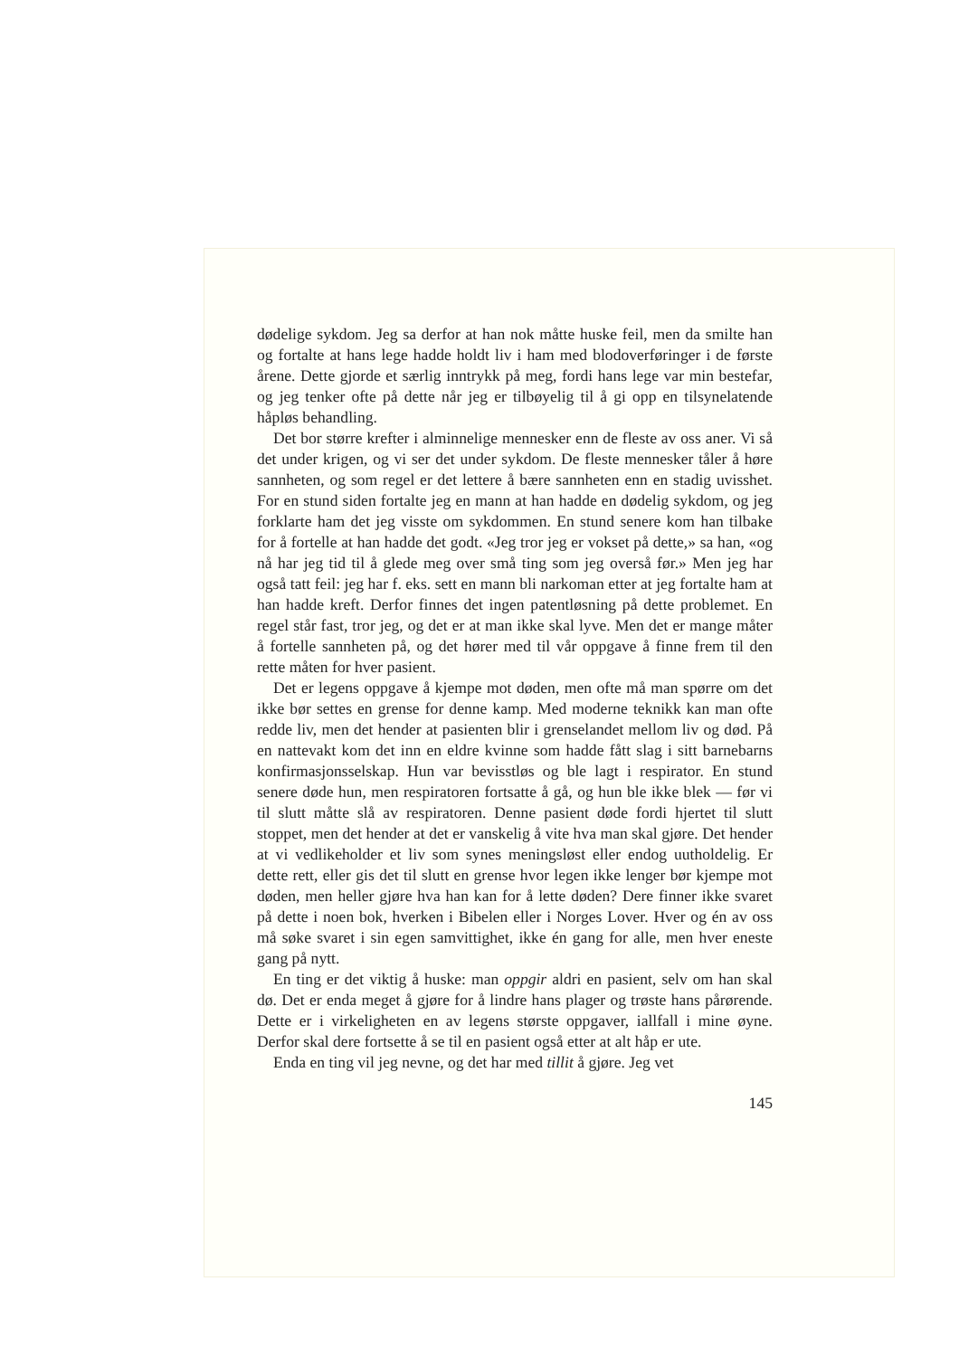dødelige sykdom. Jeg sa derfor at han nok måtte huske feil, men da smilte han og fortalte at hans lege hadde holdt liv i ham med blod­overføringer i de første årene. Dette gjorde et særlig inntrykk på meg, fordi hans lege var min bestefar, og jeg tenker ofte på dette når jeg er tilbøyelig til å gi opp en tilsynelatende håpløs behandling.
Det bor større krefter i alminnelige mennesker enn de fleste av oss aner. Vi så det under krigen, og vi ser det under sykdom. De fleste mennesker tåler å høre sannheten, og som regel er det lettere å bære sannheten enn en stadig uvisshet. For en stund siden fortalte jeg en mann at han hadde en dødelig sykdom, og jeg forklarte ham det jeg visste om sykdommen. En stund senere kom han tilbake for å fortelle at han hadde det godt. «Jeg tror jeg er vokset på dette,» sa han, «og nå har jeg tid til å glede meg over små ting som jeg overså før.» Men jeg har også tatt feil: jeg har f. eks. sett en mann bli narkoman etter at jeg fortalte ham at han hadde kreft. Derfor finnes det ingen patent­løsning på dette problemet. En regel står fast, tror jeg, og det er at man ikke skal lyve. Men det er mange måter å fortelle sannheten på, og det hører med til vår oppgave å finne frem til den rette måten for hver pasient.
Det er legens oppgave å kjempe mot døden, men ofte må man spørre om det ikke bør settes en grense for denne kamp. Med moderne teknikk kan man ofte redde liv, men det hender at pasienten blir i grenselandet mellom liv og død. På en nattevakt kom det inn en eldre kvinne som hadde fått slag i sitt barnebarns konfirmasjonsselskap. Hun var bevisstløs og ble lagt i respirator. En stund senere døde hun, men respiratoren fortsatte å gå, og hun ble ikke blek — før vi til slutt måtte slå av respiratoren. Denne pasient døde fordi hjertet til slutt stoppet, men det hender at det er vanskelig å vite hva man skal gjøre. Det hender at vi vedlikeholder et liv som synes meningsløst eller endog uutholdelig. Er dette rett, eller gis det til slutt en grense hvor legen ikke lenger bør kjempe mot døden, men heller gjøre hva han kan for å lette døden? Dere finner ikke svaret på dette i noen bok, hverken i Bibelen eller i Norges Lover. Hver og én av oss må søke svaret i sin egen samvittighet, ikke én gang for alle, men hver eneste gang på nytt.
En ting er det viktig å huske: man oppgir aldri en pasient, selv om han skal dø. Det er enda meget å gjøre for å lindre hans plager og trøste hans pårørende. Dette er i virkeligheten en av legens største oppgaver, iallfall i mine øyne. Derfor skal dere fortsette å se til en pasient også etter at alt håp er ute.
Enda en ting vil jeg nevne, og det har med tillit å gjøre. Jeg vet
145